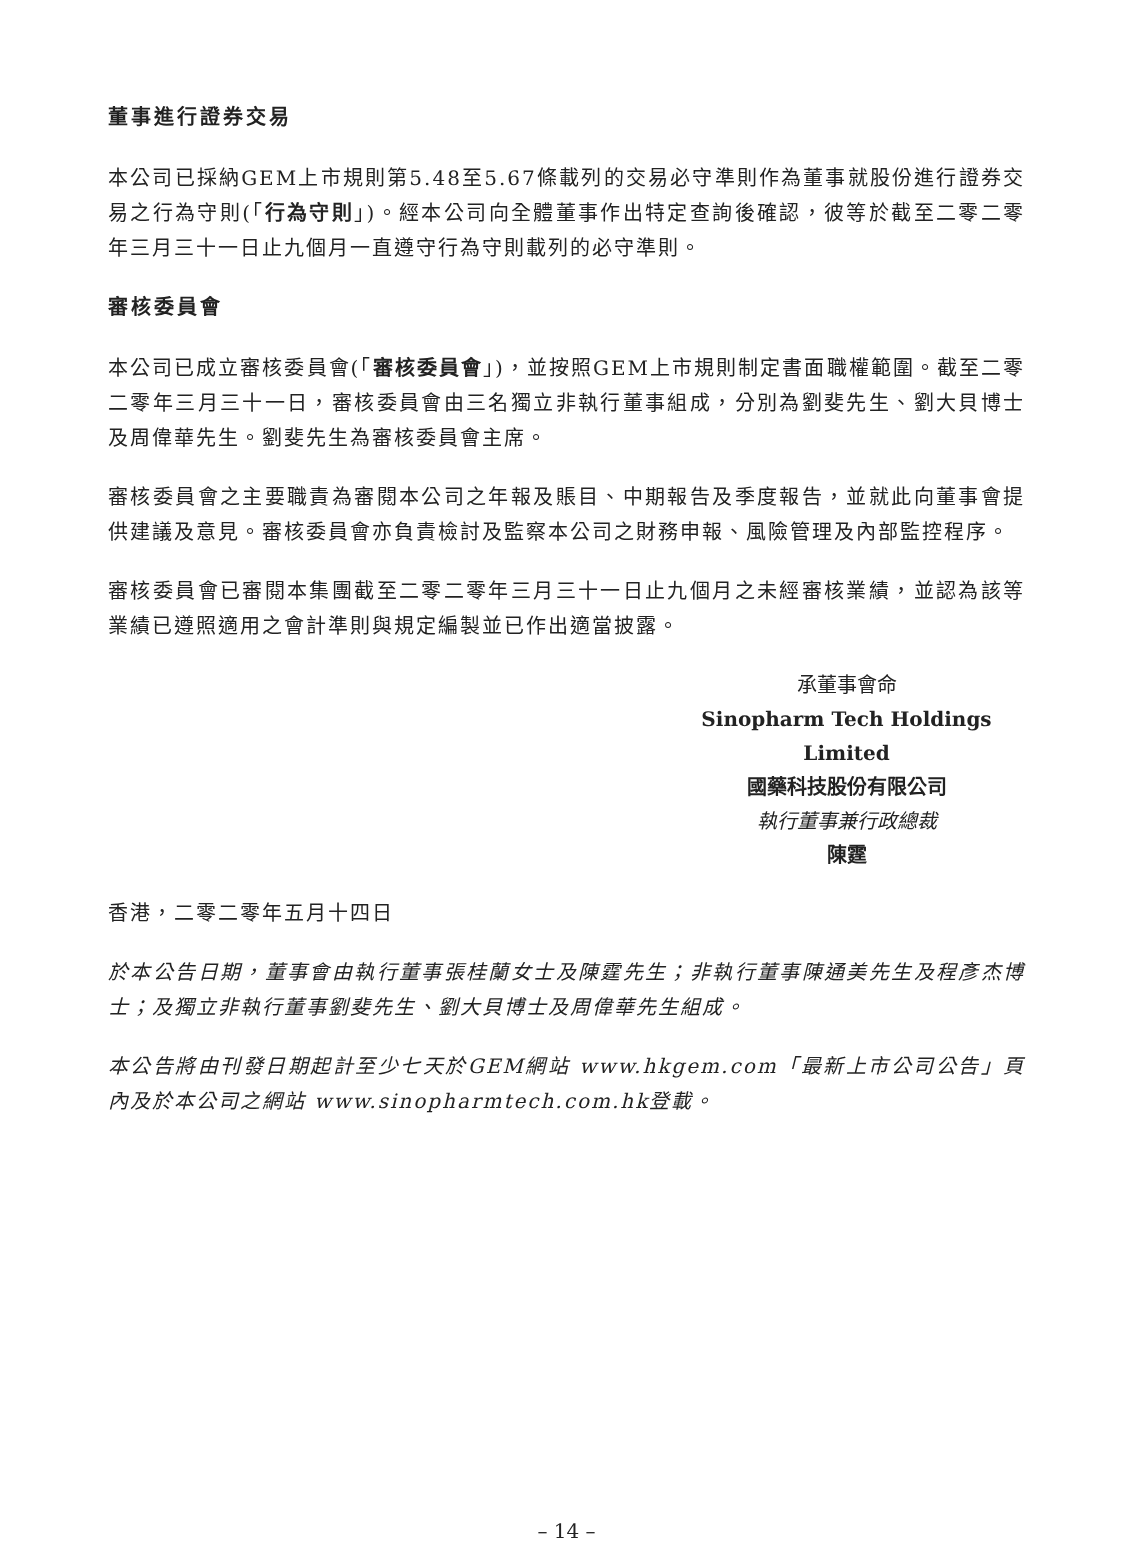董事進行證券交易
本公司已採納GEM上市規則第5.48至5.67條載列的交易必守準則作為董事就股份進行證券交易之行為守則(「行為守則」)。經本公司向全體董事作出特定查詢後確認，彼等於截至二零二零年三月三十一日止九個月一直遵守行為守則載列的必守準則。
審核委員會
本公司已成立審核委員會(「審核委員會」)，並按照GEM上市規則制定書面職權範圍。截至二零二零年三月三十一日，審核委員會由三名獨立非執行董事組成，分別為劉斐先生、劉大貝博士及周偉華先生。劉斐先生為審核委員會主席。
審核委員會之主要職責為審閱本公司之年報及賬目、中期報告及季度報告，並就此向董事會提供建議及意見。審核委員會亦負責檢討及監察本公司之財務申報、風險管理及內部監控程序。
審核委員會已審閱本集團截至二零二零年三月三十一日止九個月之未經審核業績，並認為該等業績已遵照適用之會計準則與規定編製並已作出適當披露。
承董事會命
Sinopharm Tech Holdings Limited
國藥科技股份有限公司
執行董事兼行政總裁
陳霆
香港，二零二零年五月十四日
於本公告日期，董事會由執行董事張桂蘭女士及陳霆先生；非執行董事陳通美先生及程彥杰博士；及獨立非執行董事劉斐先生、劉大貝博士及周偉華先生組成。
本公告將由刊發日期起計至少七天於GEM網站 www.hkgem.com「最新上市公司公告」頁內及於本公司之網站 www.sinopharmtech.com.hk登載。
– 14 –